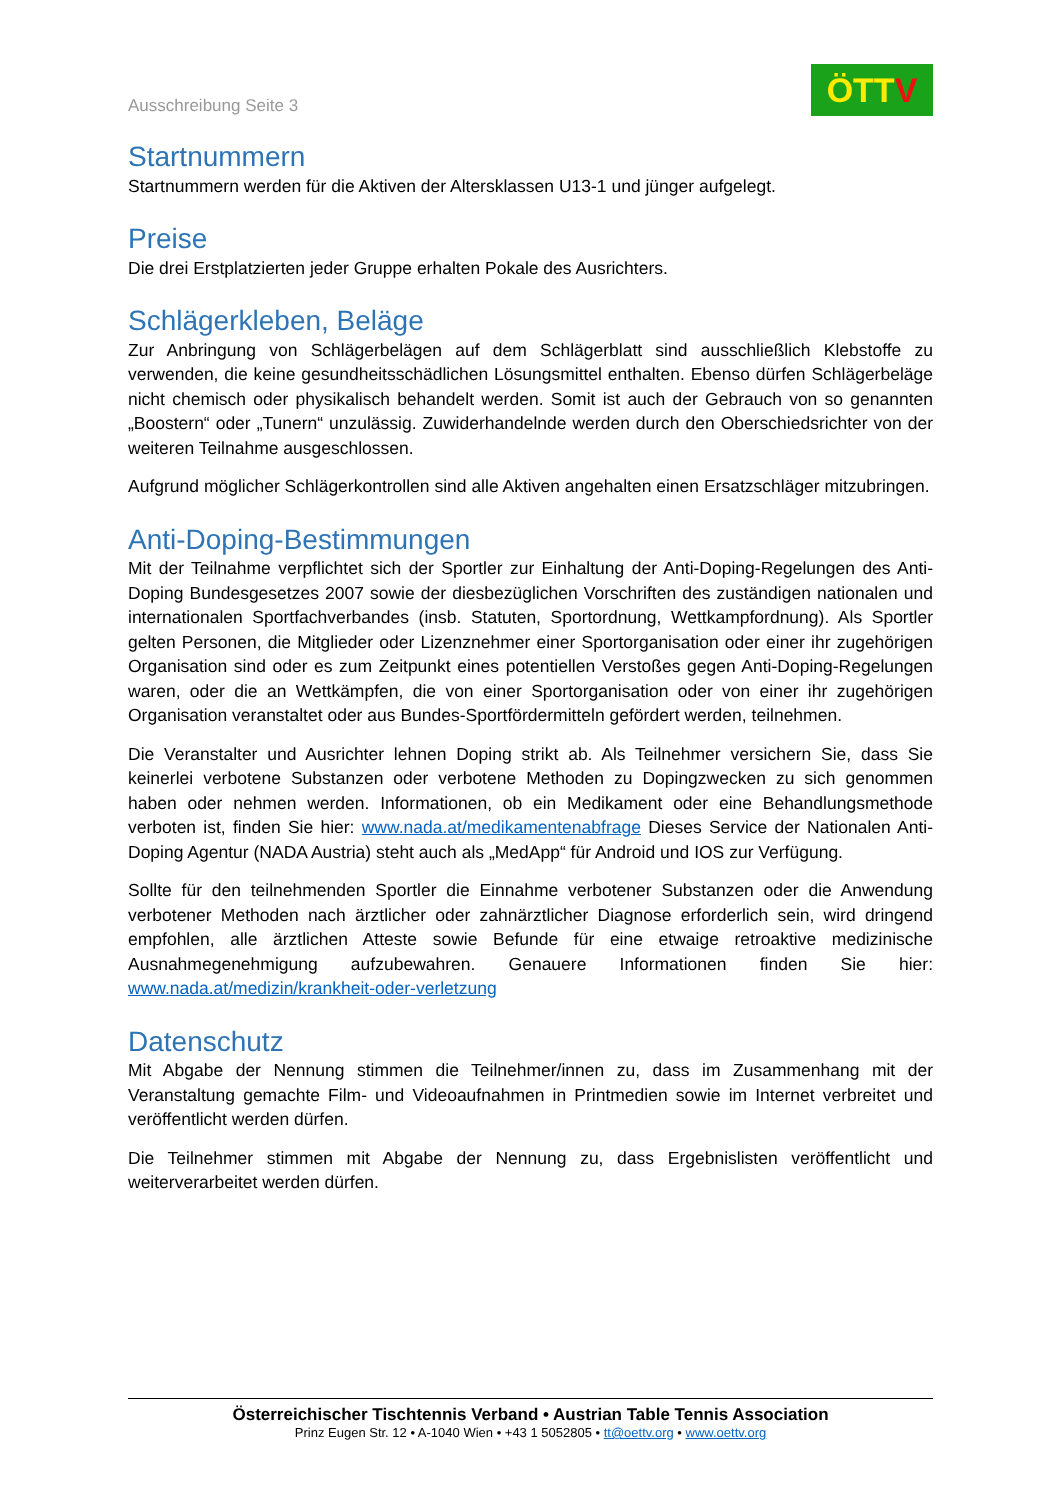Ausschreibung Seite 3
ÖTT V
Startnummern
Startnummern werden für die Aktiven der Altersklassen U13-1 und jünger aufgelegt.
Preise
Die drei Erstplatzierten jeder Gruppe erhalten Pokale des Ausrichters.
Schlägerkleben, Beläge
Zur Anbringung von Schlägerbelägen auf dem Schlägerblatt sind ausschließlich Klebstoffe zu verwenden, die keine gesundheitsschädlichen Lösungsmittel enthalten. Ebenso dürfen Schlägerbeläge nicht chemisch oder physikalisch behandelt werden. Somit ist auch der Gebrauch von so genannten „Boostern“ oder „Tunern“ unzulässig. Zuwiderhandelnde werden durch den Oberschiedsrichter von der weiteren Teilnahme ausgeschlossen.
Aufgrund möglicher Schlägerkontrollen sind alle Aktiven angehalten einen Ersatzschläger mitzubringen.
Anti-Doping-Bestimmungen
Mit der Teilnahme verpflichtet sich der Sportler zur Einhaltung der Anti-Doping-Regelungen des Anti-Doping Bundesgesetzes 2007 sowie der diesbezüglichen Vorschriften des zuständigen nationalen und internationalen Sportfachverbandes (insb. Statuten, Sportordnung, Wettkampfordnung). Als Sportler gelten Personen, die Mitglieder oder Lizenznehmer einer Sportorganisation oder einer ihr zugehörigen Organisation sind oder es zum Zeitpunkt eines potentiellen Verstoßes gegen Anti-Doping-Regelungen waren, oder die an Wettkämpfen, die von einer Sportorganisation oder von einer ihr zugehörigen Organisation veranstaltet oder aus Bundes-Sportfördermitteln gefördert werden, teilnehmen.
Die Veranstalter und Ausrichter lehnen Doping strikt ab. Als Teilnehmer versichern Sie, dass Sie keinerlei verbotene Substanzen oder verbotene Methoden zu Dopingzwecken zu sich genommen haben oder nehmen werden. Informationen, ob ein Medikament oder eine Behandlungsmethode verboten ist, finden Sie hier: www.nada.at/medikamentenabfrage Dieses Service der Nationalen Anti-Doping Agentur (NADA Austria) steht auch als „MedApp“ für Android und IOS zur Verfügung.
Sollte für den teilnehmenden Sportler die Einnahme verbotener Substanzen oder die Anwendung verbotener Methoden nach ärztlicher oder zahnärztlicher Diagnose erforderlich sein, wird dringend empfohlen, alle ärztlichen Atteste sowie Befunde für eine etwaige retroaktive medizinische Ausnahmegenehmigung aufzubewahren. Genauere Informationen finden Sie hier: www.nada.at/medizin/krankheit-oder-verletzung
Datenschutz
Mit Abgabe der Nennung stimmen die Teilnehmer/innen zu, dass im Zusammenhang mit der Veranstaltung gemachte Film- und Videoaufnahmen in Printmedien sowie im Internet verbreitet und veröffentlicht werden dürfen.
Die Teilnehmer stimmen mit Abgabe der Nennung zu, dass Ergebnislisten veröffentlicht und weiterverarbeitet werden dürfen.
Österreichischer Tischtennis Verband • Austrian Table Tennis Association
Prinz Eugen Str. 12 • A-1040 Wien • +43 1 5052805 • tt@oettv.org • www.oettv.org